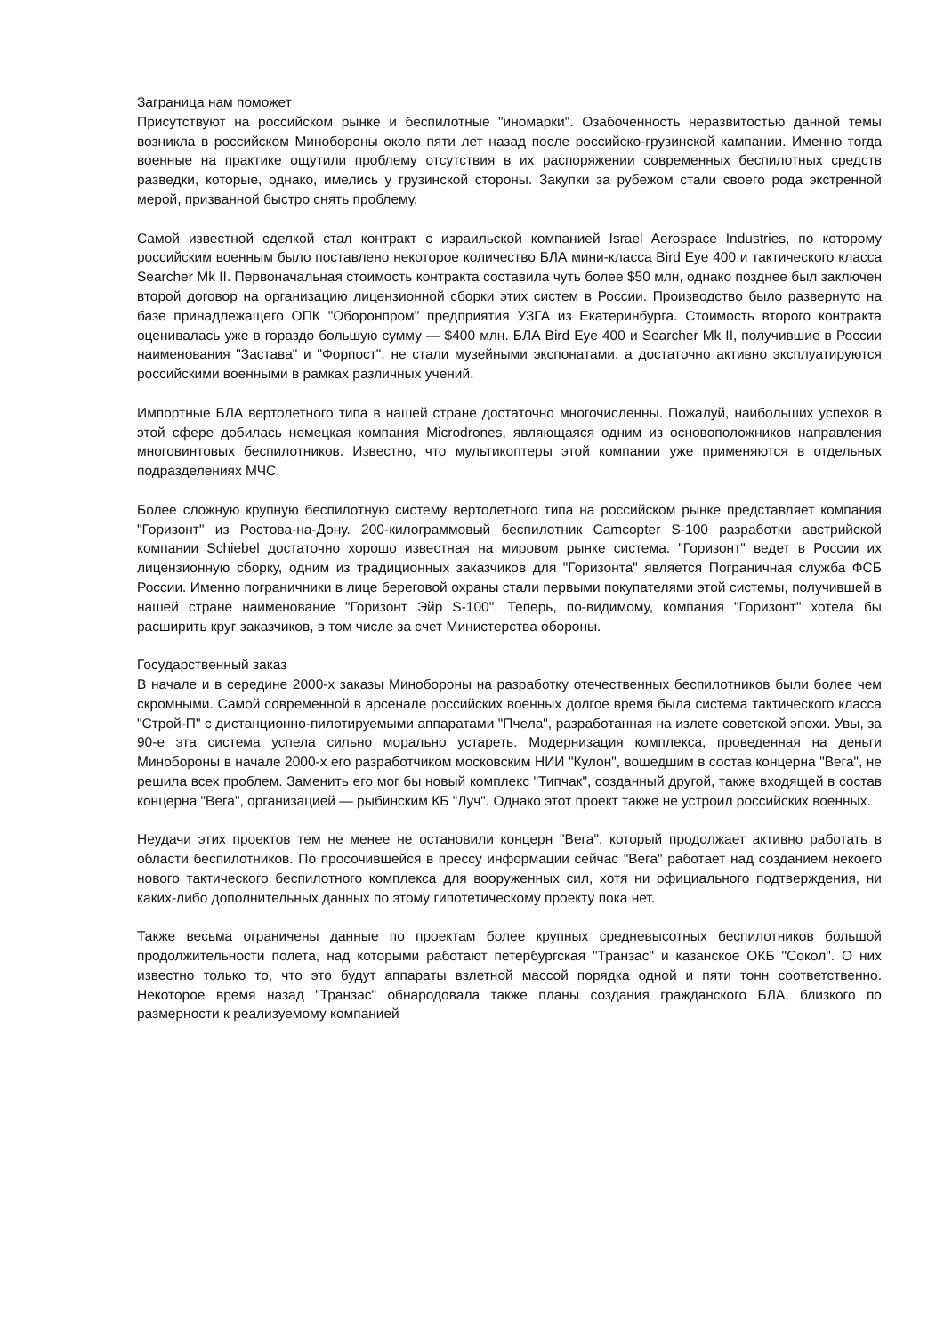Заграница нам поможет
Присутствуют на российском рынке и беспилотные "иномарки". Озабоченность неразвитостью данной темы возникла в российском Минобороны около пяти лет назад после российско-грузинской кампании. Именно тогда военные на практике ощутили проблему отсутствия в их распоряжении современных беспилотных средств разведки, которые, однако, имелись у грузинской стороны. Закупки за рубежом стали своего рода экстренной мерой, призванной быстро снять проблему.
Самой известной сделкой стал контракт с израильской компанией Israel Aerospace Industries, по которому российским военным было поставлено некоторое количество БЛА мини-класса Bird Eye 400 и тактического класса Searcher Mk II. Первоначальная стоимость контракта составила чуть более $50 млн, однако позднее был заключен второй договор на организацию лицензионной сборки этих систем в России. Производство было развернуто на базе принадлежащего ОПК "Оборонпром" предприятия УЗГА из Екатеринбурга. Стоимость второго контракта оценивалась уже в гораздо большую сумму — $400 млн. БЛА Bird Eye 400 и Searcher Mk II, получившие в России наименования "Застава" и "Форпост", не стали музейными экспонатами, а достаточно активно эксплуатируются российскими военными в рамках различных учений.
Импортные БЛА вертолетного типа в нашей стране достаточно многочисленны. Пожалуй, наибольших успехов в этой сфере добилась немецкая компания Microdrones, являющаяся одним из основоположников направления многовинтовых беспилотников. Известно, что мультикоптеры этой компании уже применяются в отдельных подразделениях МЧС.
Более сложную крупную беспилотную систему вертолетного типа на российском рынке представляет компания "Горизонт" из Ростова-на-Дону. 200-килограммовый беспилотник Camcopter S-100 разработки австрийской компании Schiebel достаточно хорошо известная на мировом рынке система. "Горизонт" ведет в России их лицензионную сборку, одним из традиционных заказчиков для "Горизонта" является Пограничная служба ФСБ России. Именно пограничники в лице береговой охраны стали первыми покупателями этой системы, получившей в нашей стране наименование "Горизонт Эйр S-100". Теперь, по-видимому, компания "Горизонт" хотела бы расширить круг заказчиков, в том числе за счет Министерства обороны.
Государственный заказ
В начале и в середине 2000-х заказы Минобороны на разработку отечественных беспилотников были более чем скромными. Самой современной в арсенале российских военных долгое время была система тактического класса "Строй-П" с дистанционно-пилотируемыми аппаратами "Пчела", разработанная на излете советской эпохи. Увы, за 90-е эта система успела сильно морально устареть. Модернизация комплекса, проведенная на деньги Минобороны в начале 2000-х его разработчиком московским НИИ "Кулон", вошедшим в состав концерна "Вега", не решила всех проблем. Заменить его мог бы новый комплекс "Типчак", созданный другой, также входящей в состав концерна "Вега", организацией — рыбинским КБ "Луч". Однако этот проект также не устроил российских военных.
Неудачи этих проектов тем не менее не остановили концерн "Вега", который продолжает активно работать в области беспилотников. По просочившейся в прессу информации сейчас "Вега" работает над созданием некоего нового тактического беспилотного комплекса для вооруженных сил, хотя ни официального подтверждения, ни каких-либо дополнительных данных по этому гипотетическому проекту пока нет.
Также весьма ограничены данные по проектам более крупных средневысотных беспилотников большой продолжительности полета, над которыми работают петербургская "Транзас" и казанское ОКБ "Сокол". О них известно только то, что это будут аппараты взлетной массой порядка одной и пяти тонн соответственно. Некоторое время назад "Транзас" обнародовала также планы создания гражданского БЛА, близкого по размерности к реализуемому компанией